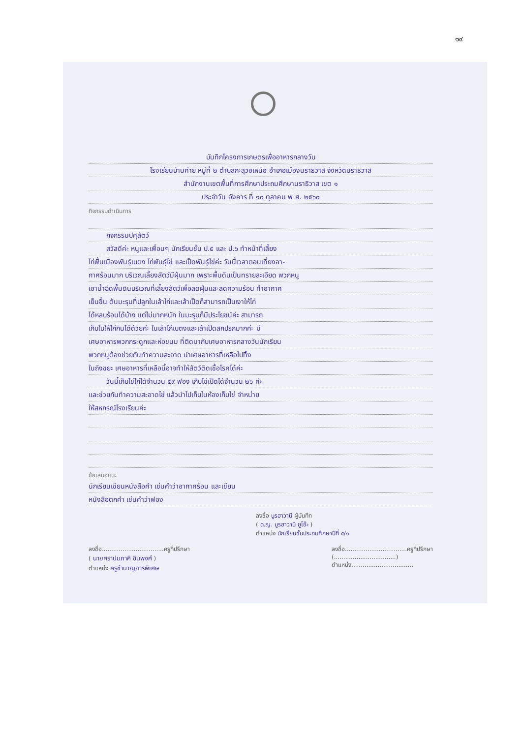๑๙
บันทึกโครงการเกษตรเพื่ออาหารกลางวัน
โรงเรียนบ้านค่าย หมู่ที่ ๒ ตำบลกะลุวอเหนือ อำเภอเมืองนราธิวาส จังหวัดนราธิวาส
สำนักงานเขตพื้นที่การศึกษาประถมศึกษานราธิวาส เขต ๑
ประจำวัน อังคาร ที่ ๑๐ ตุลาคม พ.ศ. ๒๕๖๐
กิจกรรมดำเนินการ
กิจกรรมปศุสัตว์
สวัสดีค่ะ หนูและเพื่อนๆ นักเรียนชั้น ป.๕ และ ป.๖ ทำหน้าที่เลี้ยง
ไก่พื้นเมืองพันธุ์เบตง ไก่พันธุ์ไข่ และเป็ดพันธุ์ไข่ค่ะ วันนี้เวลาตอนเที่ยงอา-
กาศร้อนมาก บริเวณเลี้ยงสัตว์มีฝุ่นมาก เพราะพื้นดินเป็นทรายละเอียด พวกหนู
เอาน้ำฉีดพื้นดินบริเวณที่เลี้ยงสัตว์เพื่อลดฝุ่นและลดความร้อน ทำอากาศ
เย็นขึ้น ต้นมะรุมที่ปลูกในเล้าไก่และเล้าเป็ดก็สามารถเป็นเงาให้ไก่
ได้หลบร้อนได้บ้าง แต่ไม่มากหนัก ในมะรุมก็มีประโยชน์ค่ะ สามารถ
เก็บใบให้ไก่กินได้ด้วยค่ะ ในเล้าไก่เบตงและเล้าเป็ดสกปรกมากค่ะ มี
เศษอาหารพวกกระดูกและห่อขนม ที่ติดมากับเศษอาหารกลางวันนักเรียน
พวกหนูต้องช่วยกันทำความสะอาด นำเศษอาหารที่เหลือไปทิ้ง
ในถังขยะ เศษอาหารที่เหลือนี้อาจทำให้สัตว์ติดเชื้อโรคได้ค่ะ
วันนี้เก็บไข่ไก่ได้จำนวน ๕๙ ฟอง เก็บไข่เป็ดได้จำนวน ๒๖ ค่ะ
และช่วยกันทำความสะอาดไข่ แล้วนำไปเก็บในห้องเก็บไข่ จำหน่าย
ให้สหกรณ์โรงเรียนค่ะ
ข้อเสนอแนะ
นักเรียนเขียนหนังสือคำ เช่นคำว่าอากาศร้อน และเขียน
หนังสือตกคำ เช่นคำว่าฟอง
ลงชื่อ นูรฮาวานี ผู้บันทึก
( ด.ญ. นูรฮาวานี ยูโซ๊ะ )
ตำแหน่ง นักเรียนชั้นประถมศึกษาปีที่ ๕/๑
ลงชื่อ.................................ครูที่ปรึกษา
( นายศราปมภาคิ ชินพงศ์ )
ตำแหน่ง ครูชำนาญการพิเศษ
ลงชื่อ.................................ครูที่ปรึกษา
(.................................)
ตำแหน่ง.................................